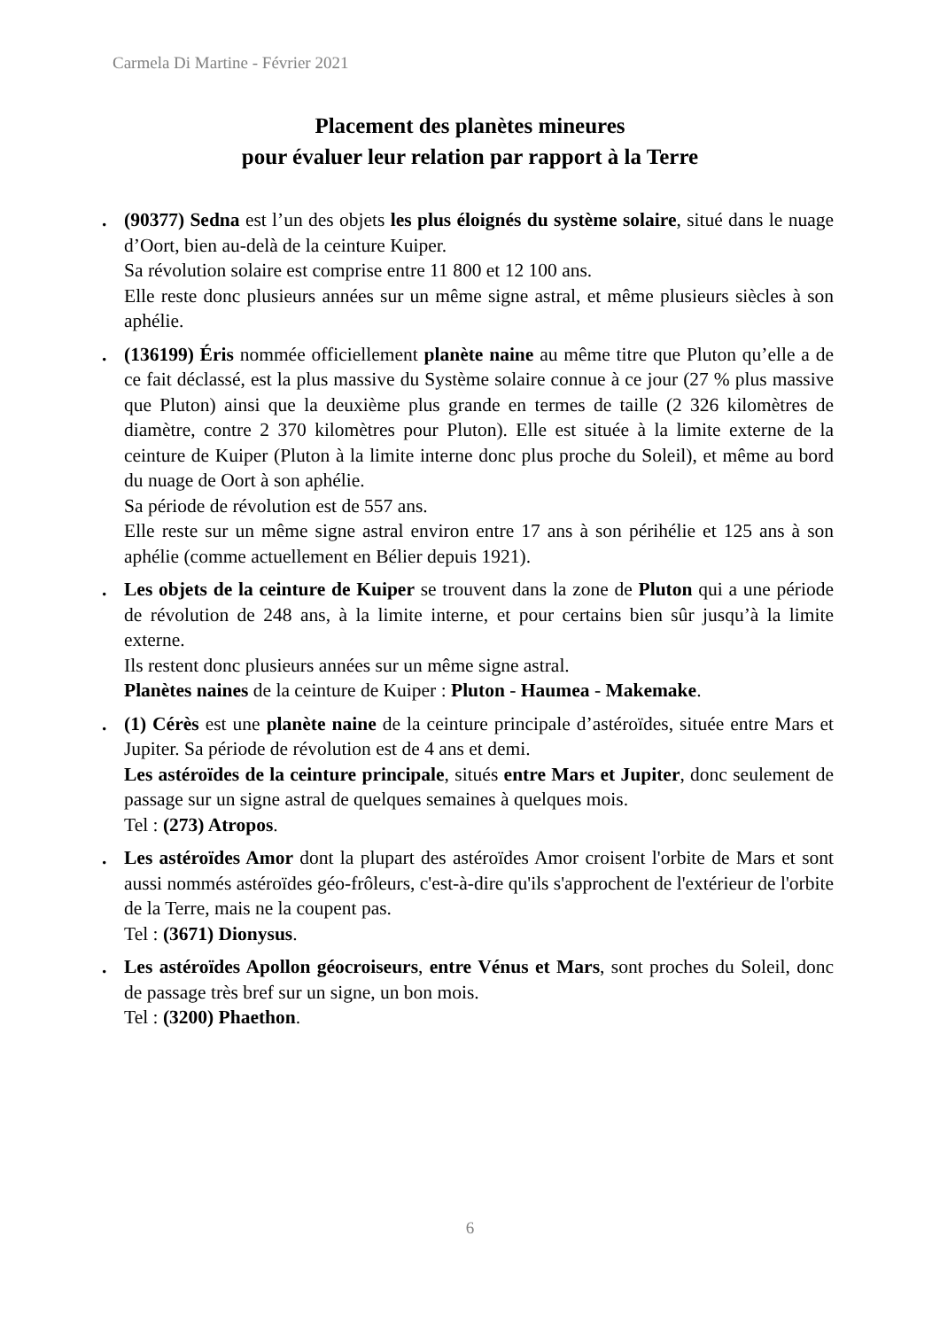Carmela Di Martine - Février 2021
Placement des planètes mineures
pour évaluer leur relation par rapport à la Terre
. (90377) Sedna est l’un des objets les plus éloignés du système solaire, situé dans le nuage d’Oort, bien au-delà de la ceinture Kuiper.
Sa révolution solaire est comprise entre 11 800 et 12 100 ans.
Elle reste donc plusieurs années sur un même signe astral, et même plusieurs siècles à son aphélie.
. (136199) Éris nommée officiellement planète naine au même titre que Pluton qu’elle a de ce fait déclassé, est la plus massive du Système solaire connue à ce jour (27 % plus massive que Pluton) ainsi que la deuxième plus grande en termes de taille (2 326 kilomètres de diamètre, contre 2 370 kilomètres pour Pluton). Elle est située à la limite externe de la ceinture de Kuiper (Pluton à la limite interne donc plus proche du Soleil), et même au bord du nuage de Oort à son aphélie.
Sa période de révolution est de 557 ans.
Elle reste sur un même signe astral environ entre 17 ans à son périhélie et 125 ans à son aphélie (comme actuellement en Bélier depuis 1921).
. Les objets de la ceinture de Kuiper se trouvent dans la zone de Pluton qui a une période de révolution de 248 ans, à la limite interne, et pour certains bien sûr jusqu’à la limite externe.
Ils restent donc plusieurs années sur un même signe astral.
Planètes naines de la ceinture de Kuiper : Pluton - Haumea - Makemake.
. (1) Cérès est une planète naine de la ceinture principale d’astéroïdes, située entre Mars et Jupiter. Sa période de révolution est de 4 ans et demi.
Les astéroïdes de la ceinture principale, situés entre Mars et Jupiter, donc seulement de passage sur un signe astral de quelques semaines à quelques mois.
Tel : (273) Atropos.
. Les astéroïdes Amor dont la plupart des astéroïdes Amor croisent l'orbite de Mars et sont aussi nommés astéroïdes géo-frôleurs, c'est-à-dire qu'ils s'approchent de l'extérieur de l'orbite de la Terre, mais ne la coupent pas.
Tel : (3671) Dionysus.
. Les astéroïdes Apollon géocroiseurs, entre Vénus et Mars, sont proches du Soleil, donc de passage très bref sur un signe, un bon mois.
Tel : (3200) Phaethon.
6